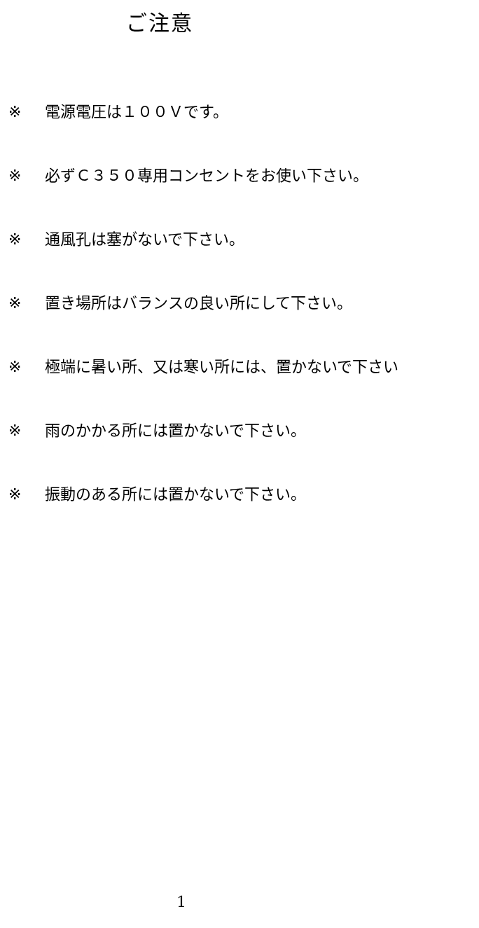ご注意
※ 電源電圧は１００Ｖです。
※ 必ずＣ３５０専用コンセントをお使い下さい。
※ 通風孔は塞がないで下さい。
※ 置き場所はバランスの良い所にして下さい。
※ 極端に暑い所、又は寒い所には、置かないで下さい
※ 雨のかかる所には置かないで下さい。
※ 振動のある所には置かないで下さい。
1